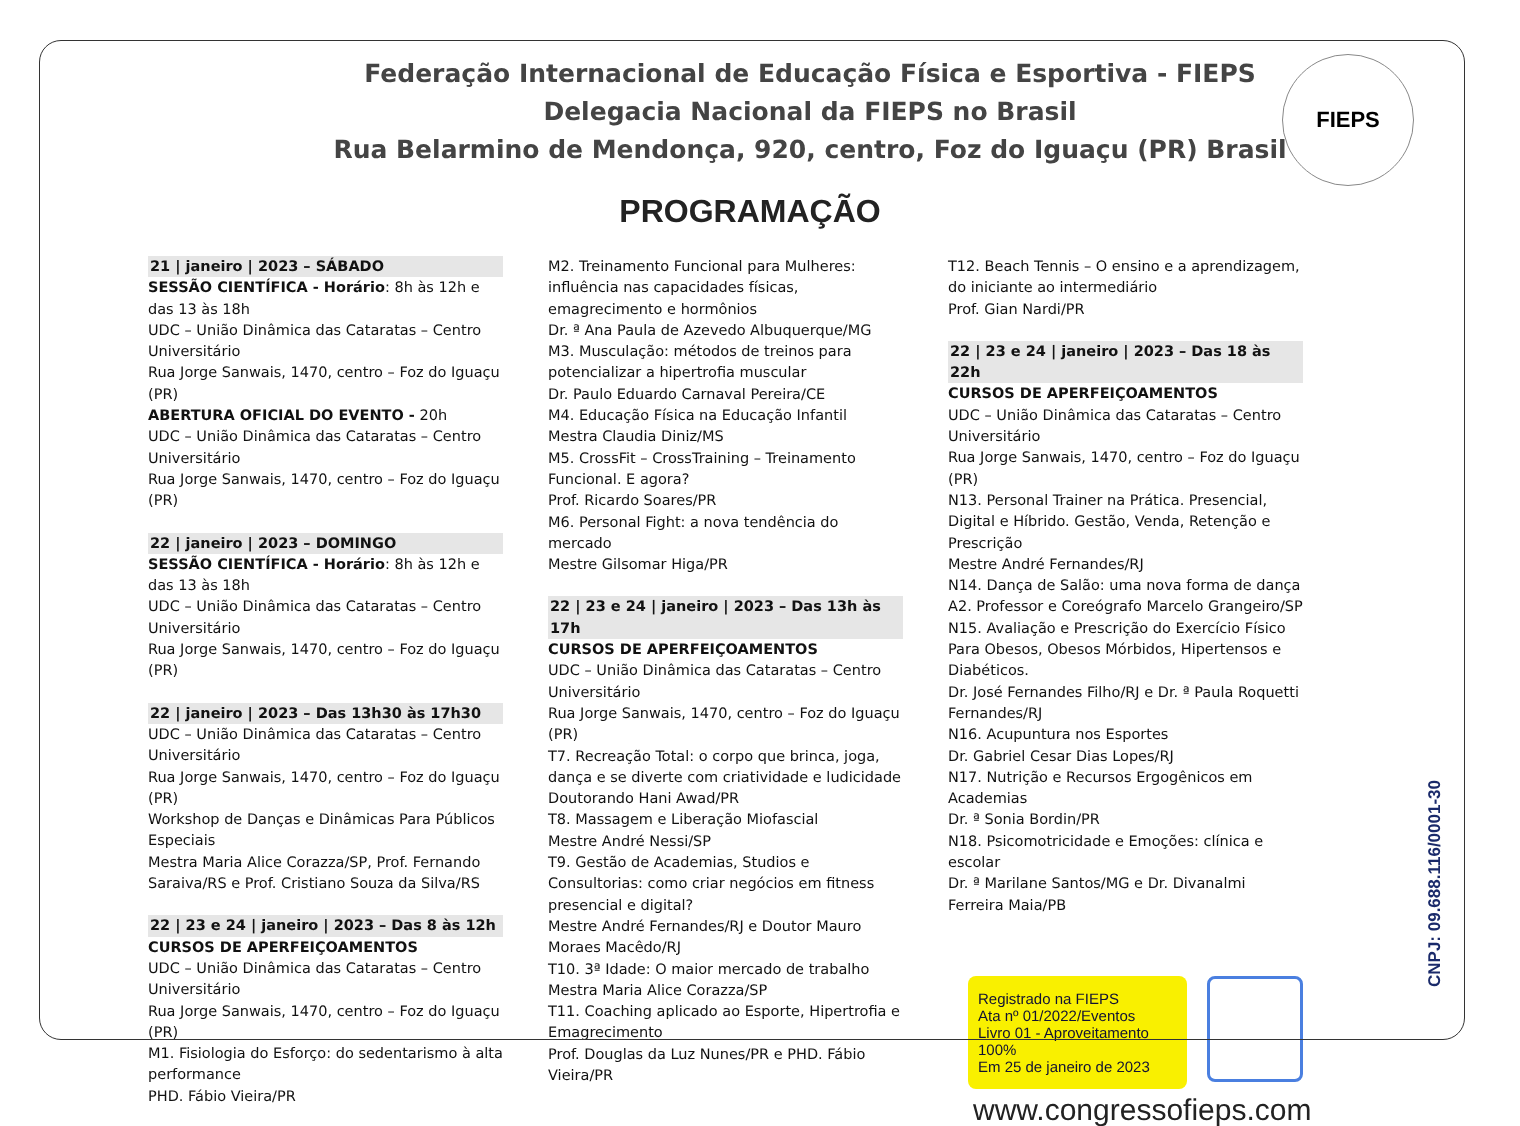Federação Internacional de Educação Física e Esportiva - FIEPS
Delegacia Nacional da FIEPS no Brasil
Rua Belarmino de Mendonça, 920, centro, Foz do Iguaçu (PR) Brasil
FIEPS
PROGRAMAÇÃO
21 | janeiro | 2023 – SÁBADO
SESSÃO CIENTÍFICA - Horário: 8h às 12h e das 13 às 18h
UDC – União Dinâmica das Cataratas – Centro Universitário
Rua Jorge Sanwais, 1470, centro – Foz do Iguaçu (PR)
ABERTURA OFICIAL DO EVENTO - 20h
UDC – União Dinâmica das Cataratas – Centro Universitário
Rua Jorge Sanwais, 1470, centro – Foz do Iguaçu (PR)
22 | janeiro | 2023 – DOMINGO
SESSÃO CIENTÍFICA - Horário: 8h às 12h e das 13 às 18h
UDC – União Dinâmica das Cataratas – Centro Universitário
Rua Jorge Sanwais, 1470, centro – Foz do Iguaçu (PR)
22 | janeiro | 2023 – Das 13h30 às 17h30
UDC – União Dinâmica das Cataratas – Centro Universitário
Rua Jorge Sanwais, 1470, centro – Foz do Iguaçu (PR)
Workshop de Danças e Dinâmicas Para Públicos Especiais
Mestra Maria Alice Corazza/SP, Prof. Fernando Saraiva/RS e Prof. Cristiano Souza da Silva/RS
22 | 23 e 24 | janeiro | 2023 – Das 8 às 12h
CURSOS DE APERFEIÇOAMENTOS
UDC – União Dinâmica das Cataratas – Centro Universitário
Rua Jorge Sanwais, 1470, centro – Foz do Iguaçu (PR)
M1. Fisiologia do Esforço: do sedentarismo à alta performance
PHD. Fábio Vieira/PR
M2. Treinamento Funcional para Mulheres: influência nas capacidades físicas, emagrecimento e hormônios
Dr. ª Ana Paula de Azevedo Albuquerque/MG
M3. Musculação: métodos de treinos para potencializar a hipertrofia muscular
Dr. Paulo Eduardo Carnaval Pereira/CE
M4. Educação Física na Educação Infantil
Mestra Claudia Diniz/MS
M5. CrossFit – CrossTraining – Treinamento Funcional. E agora?
Prof. Ricardo Soares/PR
M6. Personal Fight: a nova tendência do mercado
Mestre Gilsomar Higa/PR
22 | 23 e 24 | janeiro | 2023 – Das 13h às 17h
CURSOS DE APERFEIÇOAMENTOS
UDC – União Dinâmica das Cataratas – Centro Universitário
Rua Jorge Sanwais, 1470, centro – Foz do Iguaçu (PR)
T7. Recreação Total: o corpo que brinca, joga, dança e se diverte com criatividade e ludicidade
Doutorando Hani Awad/PR
T8. Massagem e Liberação Miofascial
Mestre André Nessi/SP
T9. Gestão de Academias, Studios e Consultorias: como criar negócios em fitness presencial e digital?
Mestre André Fernandes/RJ e Doutor Mauro Moraes Macêdo/RJ
T10. 3ª Idade: O maior mercado de trabalho
Mestra Maria Alice Corazza/SP
T11. Coaching aplicado ao Esporte, Hipertrofia e Emagrecimento
Prof. Douglas da Luz Nunes/PR e PHD. Fábio Vieira/PR
T12. Beach Tennis – O ensino e a aprendizagem, do iniciante ao intermediário
Prof. Gian Nardi/PR
22 | 23 e 24 | janeiro | 2023 – Das 18 às 22h
CURSOS DE APERFEIÇOAMENTOS
UDC – União Dinâmica das Cataratas – Centro Universitário
Rua Jorge Sanwais, 1470, centro – Foz do Iguaçu (PR)
N13. Personal Trainer na Prática. Presencial, Digital e Híbrido. Gestão, Venda, Retenção e Prescrição
Mestre André Fernandes/RJ
N14. Dança de Salão: uma nova forma de dança A2. Professor e Coreógrafo Marcelo Grangeiro/SP
N15. Avaliação e Prescrição do Exercício Físico Para Obesos, Obesos Mórbidos, Hipertensos e Diabéticos.
Dr. José Fernandes Filho/RJ e Dr. ª Paula Roquetti Fernandes/RJ
N16. Acupuntura nos Esportes
Dr. Gabriel Cesar Dias Lopes/RJ
N17. Nutrição e Recursos Ergogênicos em Academias
Dr. ª Sonia Bordin/PR
N18. Psicomotricidade e Emoções: clínica e escolar
Dr. ª Marilane Santos/MG e Dr. Divanalmi Ferreira Maia/PB
Registrado na FIEPS
Ata nº 01/2022/Eventos
Livro 01 - Aproveitamento 100%
Em 25 de janeiro de 2023
www.congressofieps.com
CNPJ: 09.688.116/0001-30